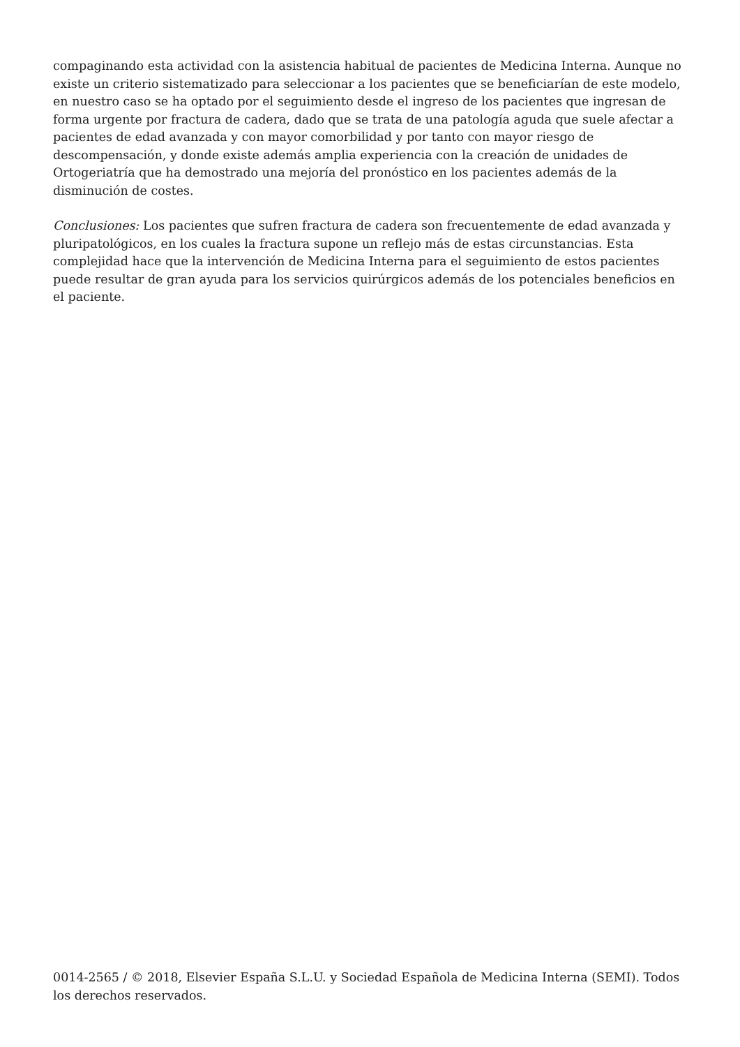compaginando esta actividad con la asistencia habitual de pacientes de Medicina Interna. Aunque no existe un criterio sistematizado para seleccionar a los pacientes que se beneficiarían de este modelo, en nuestro caso se ha optado por el seguimiento desde el ingreso de los pacientes que ingresan de forma urgente por fractura de cadera, dado que se trata de una patología aguda que suele afectar a pacientes de edad avanzada y con mayor comorbilidad y por tanto con mayor riesgo de descompensación, y donde existe además amplia experiencia con la creación de unidades de Ortogeriatría que ha demostrado una mejoría del pronóstico en los pacientes además de la disminución de costes.
Conclusiones: Los pacientes que sufren fractura de cadera son frecuentemente de edad avanzada y pluripatológicos, en los cuales la fractura supone un reflejo más de estas circunstancias. Esta complejidad hace que la intervención de Medicina Interna para el seguimiento de estos pacientes puede resultar de gran ayuda para los servicios quirúrgicos además de los potenciales beneficios en el paciente.
0014-2565 / © 2018, Elsevier España S.L.U. y Sociedad Española de Medicina Interna (SEMI). Todos los derechos reservados.